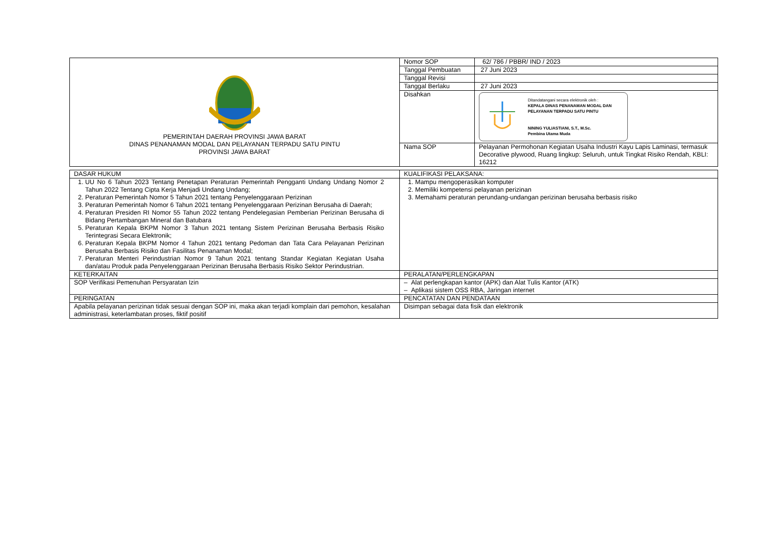| PEMERINTAH DAERAH PROVINSI JAWA BARAT DINAS PENANAMAN MODAL DAN PELAYANAN TERPADU SATU PINTU PROVINSI JAWA BARAT | Nomor SOP | 62/ 786 / PBBR/ IND / 2023 |
| | Tanggal Pembuatan | 27 Juni 2023 |
| | Tanggal Revisi | |
| | Tanggal Berlaku | 27 Juni 2023 |
| | Disahkan | Ditandatangani secara elektronik oleh : KEPALA DINAS PENANAMAN MODAL DAN PELAYANAN TERPADU SATU PINTU NINING YULIASTIANI, S.T., M.Sc. Pembina Utama Muda |
| | Nama SOP | Pelayanan Permohonan Kegiatan Usaha Industri Kayu Lapis Laminasi, termasuk Decorative plywood, Ruang lingkup: Seluruh, untuk Tingkat Risiko Rendah, KBLI: 16212 |
| DASAR HUKUM | KUALIFIKASI PELAKSANA: |
| 1. UU No 6 Tahun 2023 Tentang Penetapan Peraturan Pemerintah Pengganti Undang Undang Nomor 2 Tahun 2022 Tentang Cipta Kerja Menjadi Undang Undang; 2. Peraturan Pemerintah Nomor 5 Tahun 2021 tentang Penyelenggaraan Perizinan 3. Peraturan Pemerintah Nomor 6 Tahun 2021 tentang Penyelenggaraan Perizinan Berusaha di Daerah; 4. Peraturan Presiden RI Nomor 55 Tahun 2022 tentang Pendelegasian Pemberian Perizinan Berusaha di Bidang Pertambangan Mineral dan Batubara 5. Peraturan Kepala BKPM Nomor 3 Tahun 2021 tentang Sistem Perizinan Berusaha Berbasis Risiko Terintegrasi Secara Elektronik; 6. Peraturan Kepala BKPM Nomor 4 Tahun 2021 tentang Pedoman dan Tata Cara Pelayanan Perizinan Berusaha Berbasis Risiko dan Fasilitas Penanaman Modal; 7. Peraturan Menteri Perindustrian Nomor 9 Tahun 2021 tentang Standar Kegiatan Kegiatan Usaha dan/atau Produk pada Penyelenggaraan Perizinan Berusaha Berbasis Risiko Sektor Perindustrian. | 1. Mampu mengoperasikan komputer 2. Memiliki kompetensi pelayanan perizinan 3. Memahami peraturan perundang-undangan perizinan berusaha berbasis risiko |
| KETERKAITAN | PERALATAN/PERLENGKAPAN |
| SOP Verifikasi Pemenuhan Persyaratan Izin | – Alat perlengkapan kantor (APK) dan Alat Tulis Kantor (ATK) – Aplikasi sistem OSS RBA, Jaringan internet |
| PERINGATAN | PENCATATAN DAN PENDATAAN |
| Apabila pelayanan perizinan tidak sesuai dengan SOP ini, maka akan terjadi komplain dari pemohon, kesalahan administrasi, keterlambatan proses, fiktif positif | Disimpan sebagai data fisik dan elektronik |